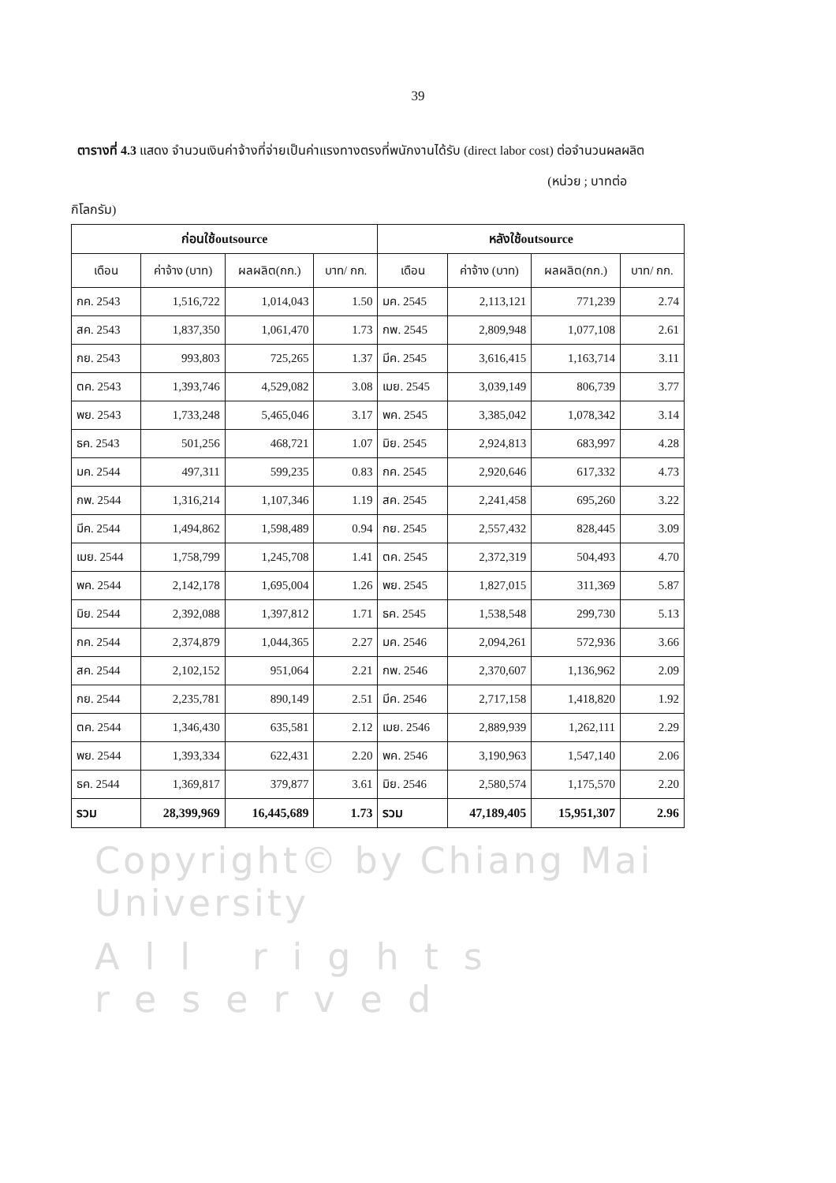39
ตารางที่ 4.3 แสดง จำนวนเงินค่าจ้างที่จ่ายเป็นค่าแรงทางตรงที่พนักงานได้รับ (direct labor cost) ต่อจำนวนผลผลิต
(หน่วย ; บาทต่อ
กิโลกรัม)
| ก่อนใช้outsource | | | | หลังใช้outsource | | | |
| --- | --- | --- | --- | --- | --- | --- | --- |
| เดือน | ค่าจ้าง (บาท) | ผลผลิต(กก.) | บาท/ กก. | เดือน | ค่าจ้าง (บาท) | ผลผลิต(กก.) | บาท/ กก. |
| กค. 2543 | 1,516,722 | 1,014,043 | 1.50 | มค. 2545 | 2,113,121 | 771,239 | 2.74 |
| สค. 2543 | 1,837,350 | 1,061,470 | 1.73 | กพ. 2545 | 2,809,948 | 1,077,108 | 2.61 |
| กย. 2543 | 993,803 | 725,265 | 1.37 | มีค. 2545 | 3,616,415 | 1,163,714 | 3.11 |
| ตค. 2543 | 1,393,746 | 4,529,082 | 3.08 | เมย. 2545 | 3,039,149 | 806,739 | 3.77 |
| พย. 2543 | 1,733,248 | 5,465,046 | 3.17 | พค. 2545 | 3,385,042 | 1,078,342 | 3.14 |
| ธค. 2543 | 501,256 | 468,721 | 1.07 | มิย. 2545 | 2,924,813 | 683,997 | 4.28 |
| มค. 2544 | 497,311 | 599,235 | 0.83 | กค. 2545 | 2,920,646 | 617,332 | 4.73 |
| กพ. 2544 | 1,316,214 | 1,107,346 | 1.19 | สค. 2545 | 2,241,458 | 695,260 | 3.22 |
| มีค. 2544 | 1,494,862 | 1,598,489 | 0.94 | กย. 2545 | 2,557,432 | 828,445 | 3.09 |
| เมย. 2544 | 1,758,799 | 1,245,708 | 1.41 | ตค. 2545 | 2,372,319 | 504,493 | 4.70 |
| พค. 2544 | 2,142,178 | 1,695,004 | 1.26 | พย. 2545 | 1,827,015 | 311,369 | 5.87 |
| มิย. 2544 | 2,392,088 | 1,397,812 | 1.71 | ธค. 2545 | 1,538,548 | 299,730 | 5.13 |
| กค. 2544 | 2,374,879 | 1,044,365 | 2.27 | มค. 2546 | 2,094,261 | 572,936 | 3.66 |
| สค. 2544 | 2,102,152 | 951,064 | 2.21 | กพ. 2546 | 2,370,607 | 1,136,962 | 2.09 |
| กย. 2544 | 2,235,781 | 890,149 | 2.51 | มีค. 2546 | 2,717,158 | 1,418,820 | 1.92 |
| ตค. 2544 | 1,346,430 | 635,581 | 2.12 | เมย. 2546 | 2,889,939 | 1,262,111 | 2.29 |
| พย. 2544 | 1,393,334 | 622,431 | 2.20 | พค. 2546 | 3,190,963 | 1,547,140 | 2.06 |
| ธค. 2544 | 1,369,817 | 379,877 | 3.61 | มิย. 2546 | 2,580,574 | 1,175,570 | 2.20 |
| รวม | 28,399,969 | 16,445,689 | 1.73 | รวม | 47,189,405 | 15,951,307 | 2.96 |
Copyright© by Chiang Mai University
All rights reserved